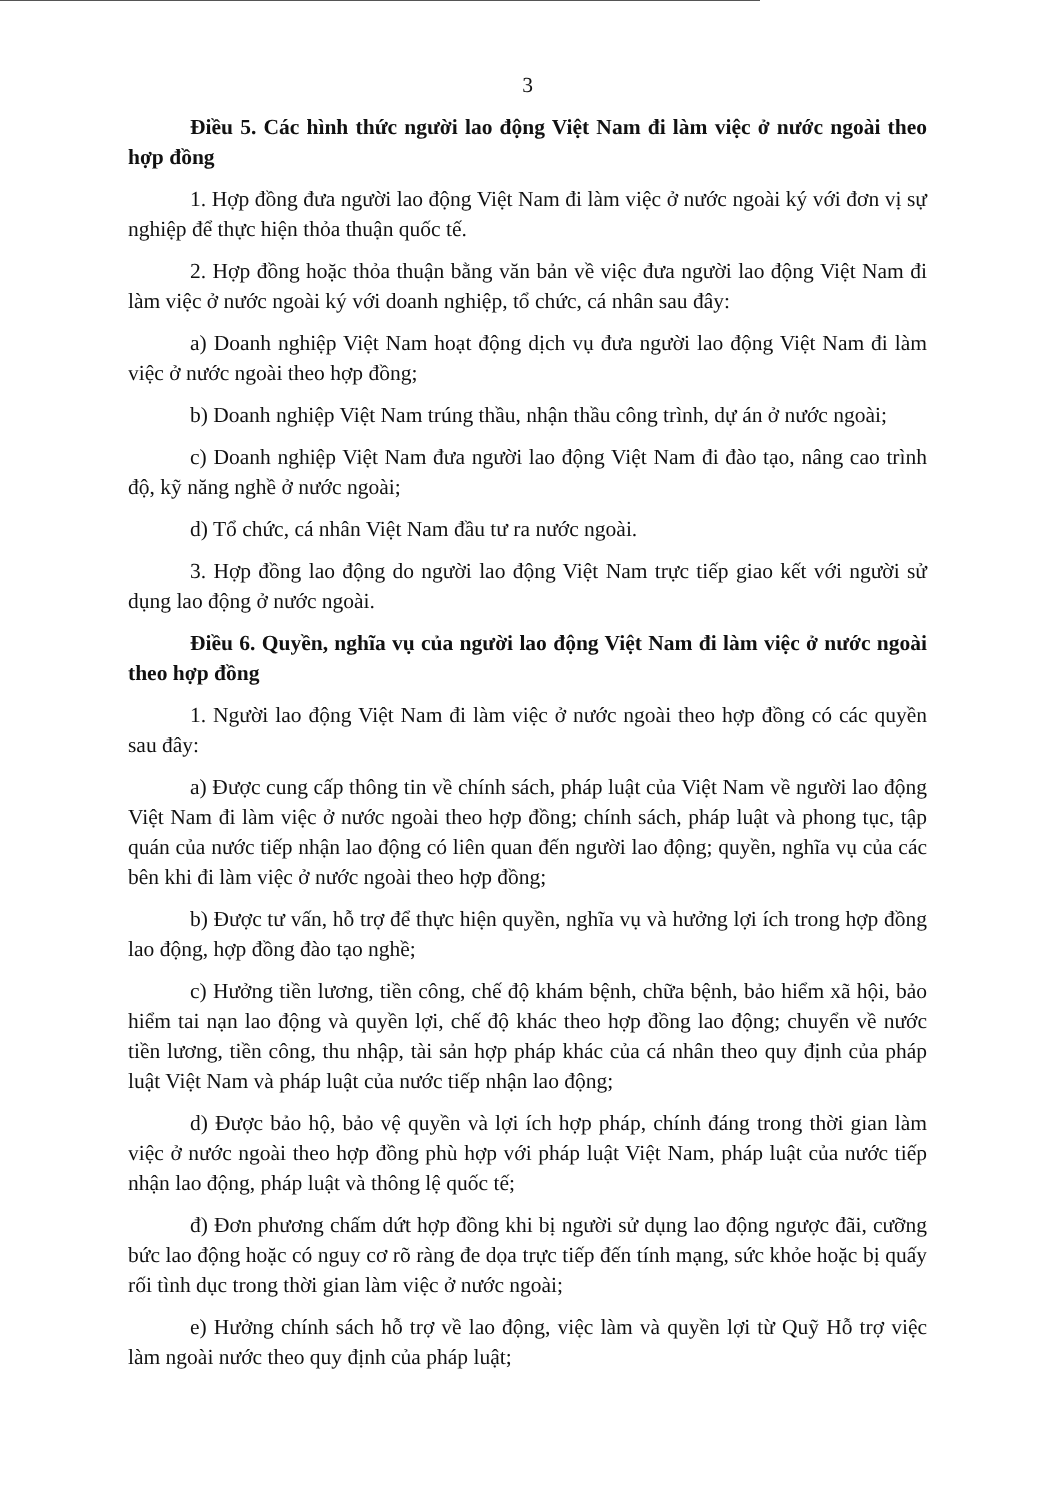3
Điều 5. Các hình thức người lao động Việt Nam đi làm việc ở nước ngoài theo hợp đồng
1. Hợp đồng đưa người lao động Việt Nam đi làm việc ở nước ngoài ký với đơn vị sự nghiệp để thực hiện thỏa thuận quốc tế.
2. Hợp đồng hoặc thỏa thuận bằng văn bản về việc đưa người lao động Việt Nam đi làm việc ở nước ngoài ký với doanh nghiệp, tổ chức, cá nhân sau đây:
a) Doanh nghiệp Việt Nam hoạt động dịch vụ đưa người lao động Việt Nam đi làm việc ở nước ngoài theo hợp đồng;
b) Doanh nghiệp Việt Nam trúng thầu, nhận thầu công trình, dự án ở nước ngoài;
c) Doanh nghiệp Việt Nam đưa người lao động Việt Nam đi đào tạo, nâng cao trình độ, kỹ năng nghề ở nước ngoài;
d) Tổ chức, cá nhân Việt Nam đầu tư ra nước ngoài.
3. Hợp đồng lao động do người lao động Việt Nam trực tiếp giao kết với người sử dụng lao động ở nước ngoài.
Điều 6. Quyền, nghĩa vụ của người lao động Việt Nam đi làm việc ở nước ngoài theo hợp đồng
1. Người lao động Việt Nam đi làm việc ở nước ngoài theo hợp đồng có các quyền sau đây:
a) Được cung cấp thông tin về chính sách, pháp luật của Việt Nam về người lao động Việt Nam đi làm việc ở nước ngoài theo hợp đồng; chính sách, pháp luật và phong tục, tập quán của nước tiếp nhận lao động có liên quan đến người lao động; quyền, nghĩa vụ của các bên khi đi làm việc ở nước ngoài theo hợp đồng;
b) Được tư vấn, hỗ trợ để thực hiện quyền, nghĩa vụ và hưởng lợi ích trong hợp đồng lao động, hợp đồng đào tạo nghề;
c) Hưởng tiền lương, tiền công, chế độ khám bệnh, chữa bệnh, bảo hiểm xã hội, bảo hiểm tai nạn lao động và quyền lợi, chế độ khác theo hợp đồng lao động; chuyển về nước tiền lương, tiền công, thu nhập, tài sản hợp pháp khác của cá nhân theo quy định của pháp luật Việt Nam và pháp luật của nước tiếp nhận lao động;
d) Được bảo hộ, bảo vệ quyền và lợi ích hợp pháp, chính đáng trong thời gian làm việc ở nước ngoài theo hợp đồng phù hợp với pháp luật Việt Nam, pháp luật của nước tiếp nhận lao động, pháp luật và thông lệ quốc tế;
đ) Đơn phương chấm dứt hợp đồng khi bị người sử dụng lao động ngược đãi, cưỡng bức lao động hoặc có nguy cơ rõ ràng đe dọa trực tiếp đến tính mạng, sức khỏe hoặc bị quấy rối tình dục trong thời gian làm việc ở nước ngoài;
e) Hưởng chính sách hỗ trợ về lao động, việc làm và quyền lợi từ Quỹ Hỗ trợ việc làm ngoài nước theo quy định của pháp luật;